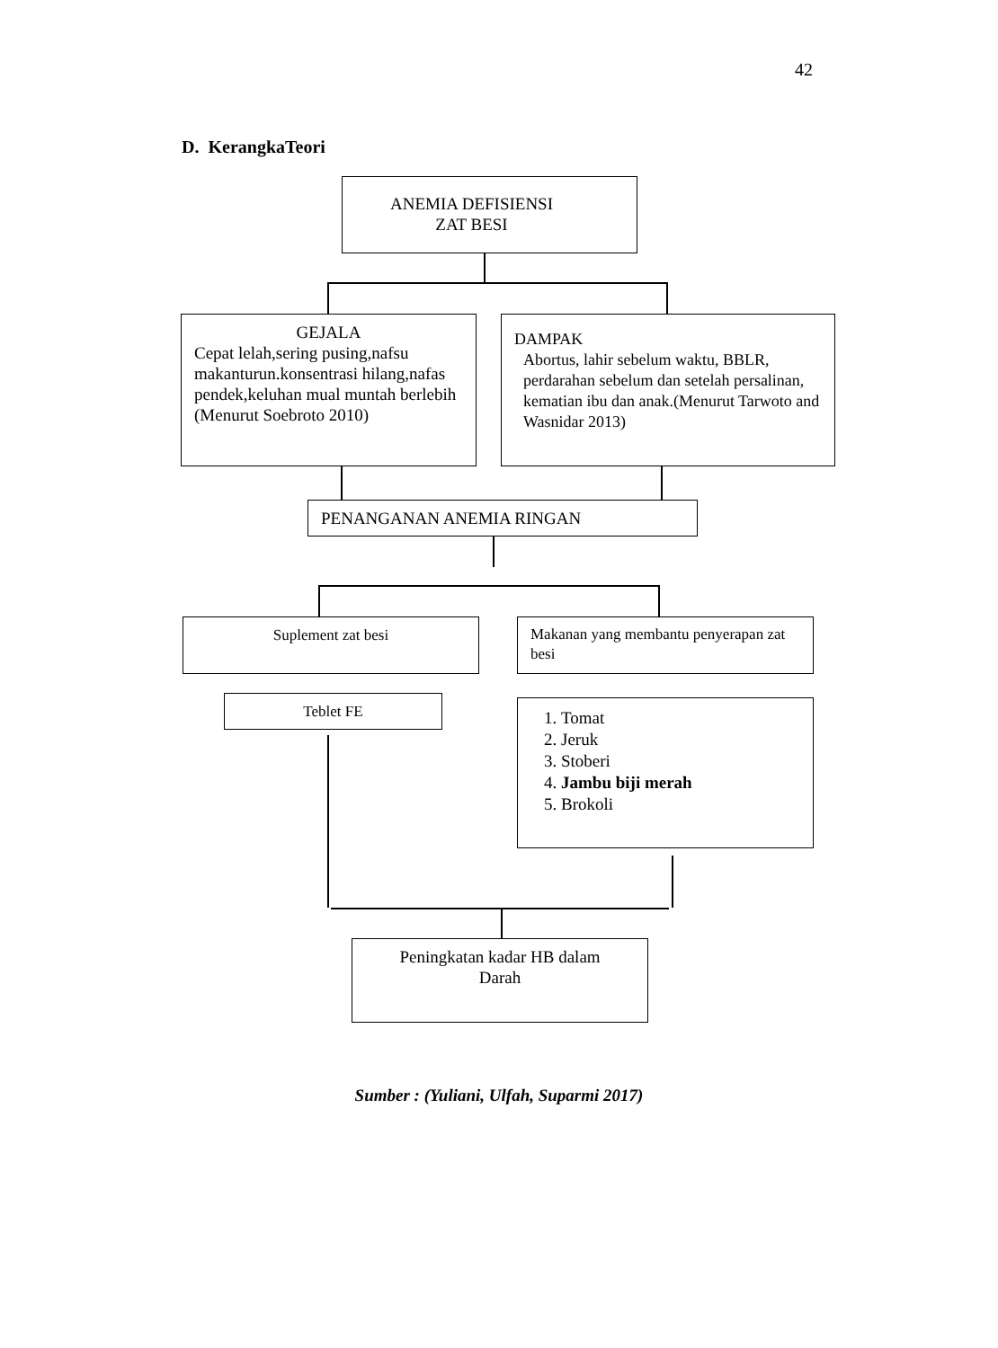42
D. KerangkaTeori
ANEMIA DEFISIENSI
ZAT BESI
GEJALA
Cepat lelah,sering pusing,nafsu makanturun.konsentrasi hilang,nafas pendek,keluhan mual muntah berlebih (Menurut Soebroto 2010)
DAMPAK
Abortus, lahir sebelum waktu, BBLR, perdarahan sebelum dan setelah persalinan, kematian ibu dan anak.(Menurut Tarwoto and Wasnidar 2013)
PENANGANAN ANEMIA RINGAN
Suplement zat besi
Makanan yang membantu penyerapan zat besi
Teblet FE
1. Tomat
2. Jeruk
3. Stoberi
4. Jambu biji merah
5. Brokoli
Peningkatan kadar HB dalam
Darah
Sumber : (Yuliani, Ulfah, Suparmi 2017)